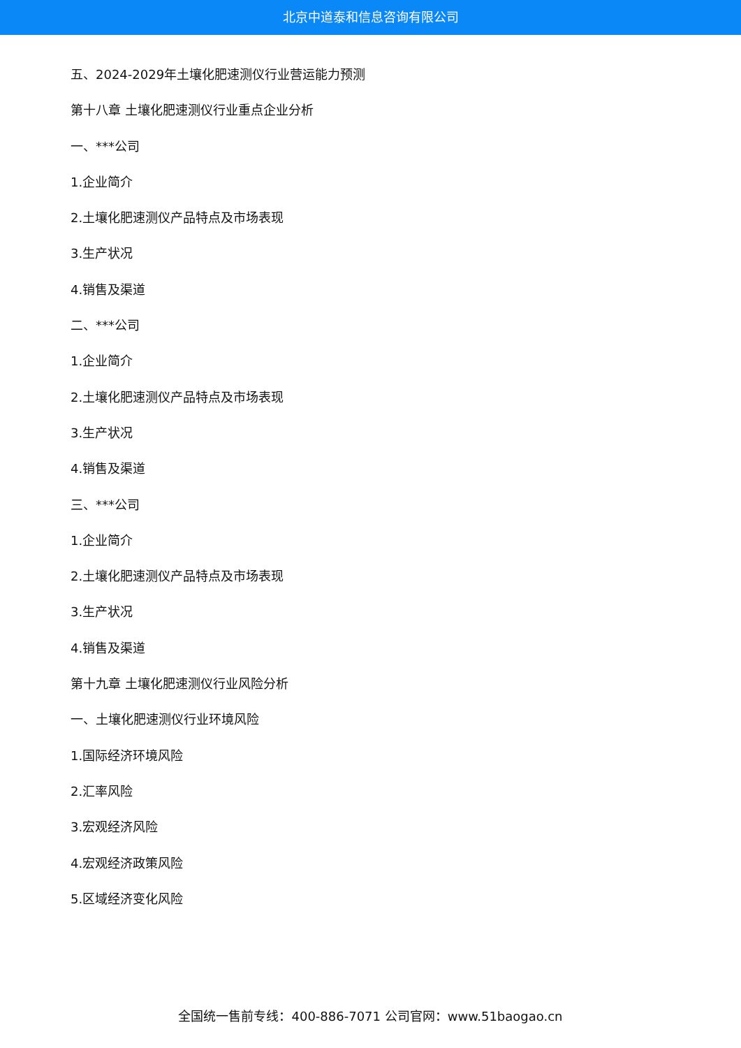北京中道泰和信息咨询有限公司
五、2024-2029年土壤化肥速测仪行业营运能力预测
第十八章 土壤化肥速测仪行业重点企业分析
一、***公司
1.企业简介
2.土壤化肥速测仪产品特点及市场表现
3.生产状况
4.销售及渠道
二、***公司
1.企业简介
2.土壤化肥速测仪产品特点及市场表现
3.生产状况
4.销售及渠道
三、***公司
1.企业简介
2.土壤化肥速测仪产品特点及市场表现
3.生产状况
4.销售及渠道
第十九章 土壤化肥速测仪行业风险分析
一、土壤化肥速测仪行业环境风险
1.国际经济环境风险
2.汇率风险
3.宏观经济风险
4.宏观经济政策风险
5.区域经济变化风险
全国统一售前专线：400-886-7071 公司官网：www.51baogao.cn